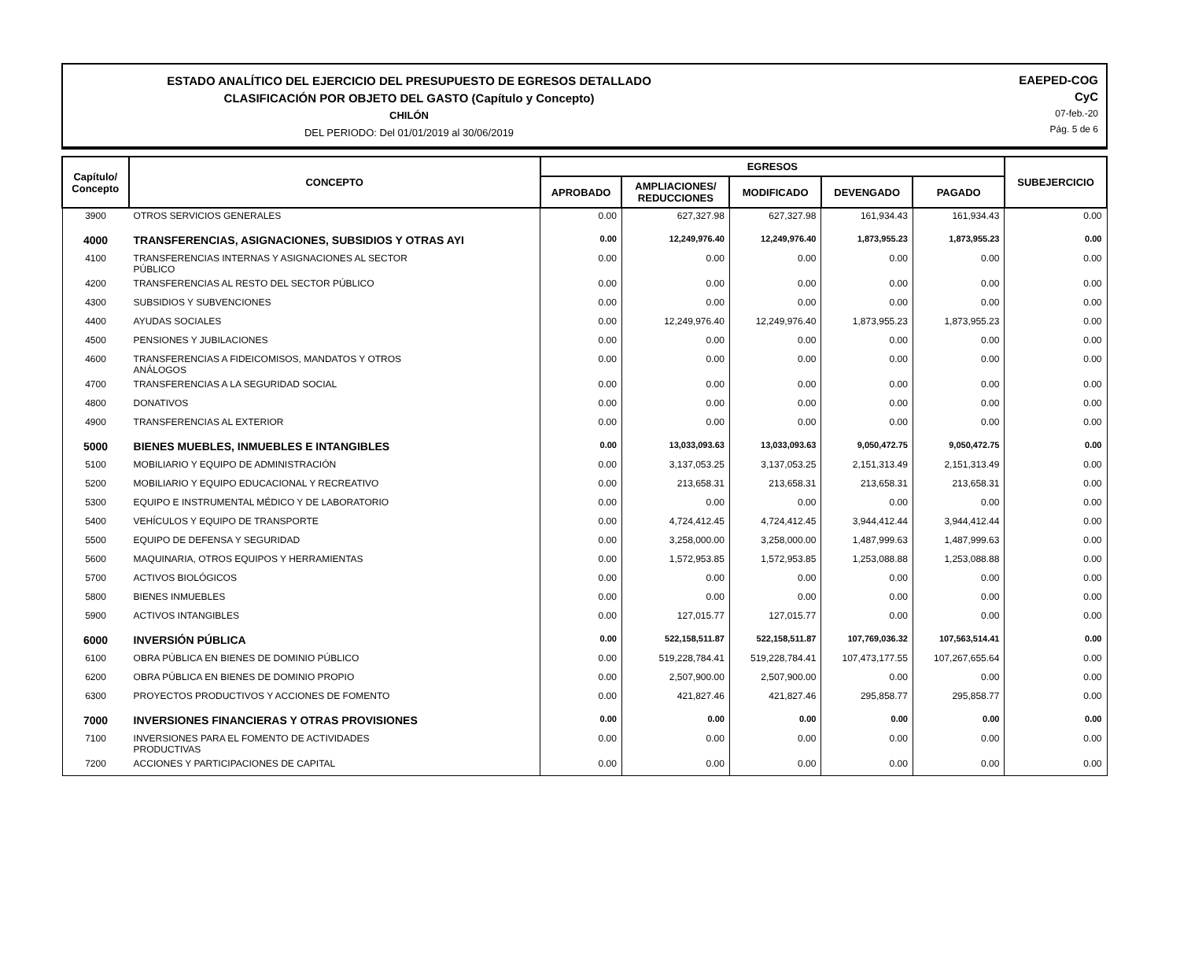ESTADO ANALÍTICO DEL EJERCICIO DEL PRESUPUESTO DE EGRESOS DETALLADO
CLASIFICACIÓN POR OBJETO DEL GASTO (Capítulo y Concepto)
CHILÓN
DEL PERIODO: Del 01/01/2019 al 30/06/2019
EAEPED-COG
CyC
07-feb.-20
Pág. 5 de 6
| Capítulo/ Concepto | CONCEPTO | EGRESOS | | | | | SUBEJERCICIO |
| --- | --- | --- | --- | --- | --- | --- | --- |
| | | APROBADO | AMPLIACIONES/ REDUCCIONES | MODIFICADO | DEVENGADO | PAGADO | |
| 3900 | OTROS SERVICIOS GENERALES | 0.00 | 627,327.98 | 627,327.98 | 161,934.43 | 161,934.43 | 0.00 |
| 4000 | TRANSFERENCIAS, ASIGNACIONES, SUBSIDIOS Y OTRAS AYI | 0.00 | 12,249,976.40 | 12,249,976.40 | 1,873,955.23 | 1,873,955.23 | 0.00 |
| 4100 | TRANSFERENCIAS INTERNAS Y ASIGNACIONES AL SECTOR PÚBLICO | 0.00 | 0.00 | 0.00 | 0.00 | 0.00 | 0.00 |
| 4200 | TRANSFERENCIAS AL RESTO DEL SECTOR PÚBLICO | 0.00 | 0.00 | 0.00 | 0.00 | 0.00 | 0.00 |
| 4300 | SUBSIDIOS Y SUBVENCIONES | 0.00 | 0.00 | 0.00 | 0.00 | 0.00 | 0.00 |
| 4400 | AYUDAS SOCIALES | 0.00 | 12,249,976.40 | 12,249,976.40 | 1,873,955.23 | 1,873,955.23 | 0.00 |
| 4500 | PENSIONES Y JUBILACIONES | 0.00 | 0.00 | 0.00 | 0.00 | 0.00 | 0.00 |
| 4600 | TRANSFERENCIAS A FIDEICOMISOS, MANDATOS Y OTROS ANÁLOGOS | 0.00 | 0.00 | 0.00 | 0.00 | 0.00 | 0.00 |
| 4700 | TRANSFERENCIAS A LA SEGURIDAD SOCIAL | 0.00 | 0.00 | 0.00 | 0.00 | 0.00 | 0.00 |
| 4800 | DONATIVOS | 0.00 | 0.00 | 0.00 | 0.00 | 0.00 | 0.00 |
| 4900 | TRANSFERENCIAS AL EXTERIOR | 0.00 | 0.00 | 0.00 | 0.00 | 0.00 | 0.00 |
| 5000 | BIENES MUEBLES, INMUEBLES E INTANGIBLES | 0.00 | 13,033,093.63 | 13,033,093.63 | 9,050,472.75 | 9,050,472.75 | 0.00 |
| 5100 | MOBILIARIO Y EQUIPO DE ADMINISTRACIÓN | 0.00 | 3,137,053.25 | 3,137,053.25 | 2,151,313.49 | 2,151,313.49 | 0.00 |
| 5200 | MOBILIARIO Y EQUIPO EDUCACIONAL Y RECREATIVO | 0.00 | 213,658.31 | 213,658.31 | 213,658.31 | 213,658.31 | 0.00 |
| 5300 | EQUIPO E INSTRUMENTAL MÉDICO Y DE LABORATORIO | 0.00 | 0.00 | 0.00 | 0.00 | 0.00 | 0.00 |
| 5400 | VEHÍCULOS Y EQUIPO DE TRANSPORTE | 0.00 | 4,724,412.45 | 4,724,412.45 | 3,944,412.44 | 3,944,412.44 | 0.00 |
| 5500 | EQUIPO DE DEFENSA Y SEGURIDAD | 0.00 | 3,258,000.00 | 3,258,000.00 | 1,487,999.63 | 1,487,999.63 | 0.00 |
| 5600 | MAQUINARIA, OTROS EQUIPOS Y HERRAMIENTAS | 0.00 | 1,572,953.85 | 1,572,953.85 | 1,253,088.88 | 1,253,088.88 | 0.00 |
| 5700 | ACTIVOS BIOLÓGICOS | 0.00 | 0.00 | 0.00 | 0.00 | 0.00 | 0.00 |
| 5800 | BIENES INMUEBLES | 0.00 | 0.00 | 0.00 | 0.00 | 0.00 | 0.00 |
| 5900 | ACTIVOS INTANGIBLES | 0.00 | 127,015.77 | 127,015.77 | 0.00 | 0.00 | 0.00 |
| 6000 | INVERSIÓN PÚBLICA | 0.00 | 522,158,511.87 | 522,158,511.87 | 107,769,036.32 | 107,563,514.41 | 0.00 |
| 6100 | OBRA PÚBLICA EN BIENES DE DOMINIO PÚBLICO | 0.00 | 519,228,784.41 | 519,228,784.41 | 107,473,177.55 | 107,267,655.64 | 0.00 |
| 6200 | OBRA PÚBLICA EN BIENES DE DOMINIO PROPIO | 0.00 | 2,507,900.00 | 2,507,900.00 | 0.00 | 0.00 | 0.00 |
| 6300 | PROYECTOS PRODUCTIVOS Y ACCIONES DE FOMENTO | 0.00 | 421,827.46 | 421,827.46 | 295,858.77 | 295,858.77 | 0.00 |
| 7000 | INVERSIONES FINANCIERAS Y OTRAS PROVISIONES | 0.00 | 0.00 | 0.00 | 0.00 | 0.00 | 0.00 |
| 7100 | INVERSIONES PARA EL FOMENTO DE ACTIVIDADES PRODUCTIVAS | 0.00 | 0.00 | 0.00 | 0.00 | 0.00 | 0.00 |
| 7200 | ACCIONES Y PARTICIPACIONES DE CAPITAL | 0.00 | 0.00 | 0.00 | 0.00 | 0.00 | 0.00 |